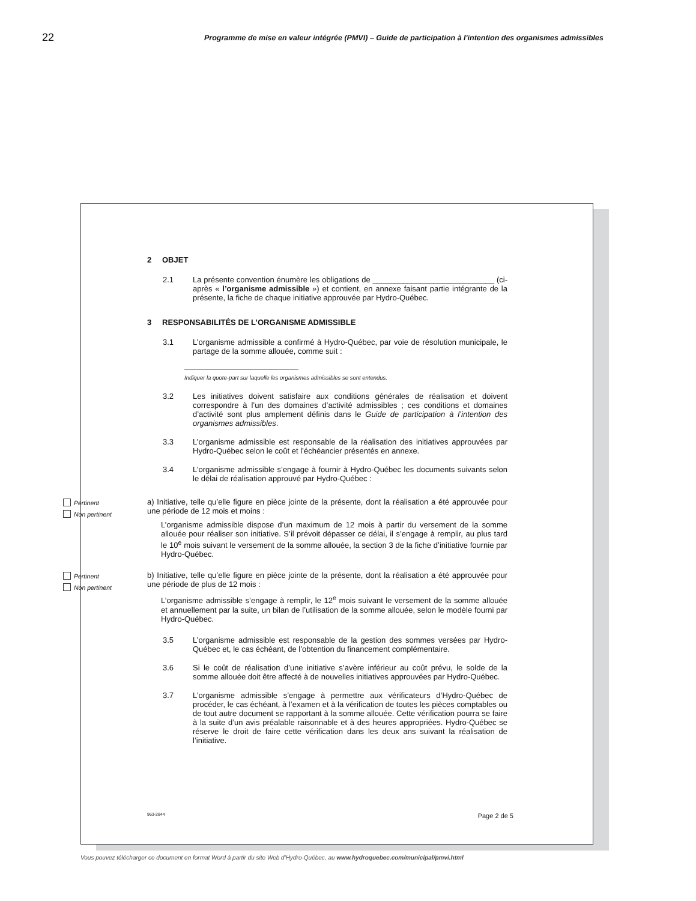22 Programme de mise en valeur intégrée (PMVI) – Guide de participation à l'intention des organismes admissibles
2 OBJET
2.1 La présente convention énumère les obligations de ____________________________ (ci-après « l’organisme admissible ») et contient, en annexe faisant partie intégrante de la présente, la fiche de chaque initiative approuvée par Hydro-Québec.
3 RESPONSABILITÉS DE L’ORGANISME ADMISSIBLE
3.1 L’organisme admissible a confirmé à Hydro-Québec, par voie de résolution municipale, le partage de la somme allouée, comme suit :
Indiquer la quote-part sur laquelle les organismes admissibles se sont entendus.
3.2 Les initiatives doivent satisfaire aux conditions générales de réalisation et doivent correspondre à l’un des domaines d’activité admissibles ; ces conditions et domaines d’activité sont plus amplement définis dans le Guide de participation à l’intention des organismes admissibles.
3.3 L’organisme admissible est responsable de la réalisation des initiatives approuvées par Hydro-Québec selon le coût et l’échéancier présentés en annexe.
3.4 L’organisme admissible s’engage à fournir à Hydro-Québec les documents suivants selon le délai de réalisation approuvé par Hydro-Québec :
Pertinent
Non pertinent
a) Initiative, telle qu’elle figure en pièce jointe de la présente, dont la réalisation a été approuvée pour une période de 12 mois et moins :
L’organisme admissible dispose d’un maximum de 12 mois à partir du versement de la somme allouée pour réaliser son initiative. S’il prévoit dépasser ce délai, il s’engage à remplir, au plus tard le 10<sup>e</sup> mois suivant le versement de la somme allouée, la section 3 de la fiche d’initiative fournie par Hydro-Québec.
Pertinent
Non pertinent
b) Initiative, telle qu’elle figure en pièce jointe de la présente, dont la réalisation a été approuvée pour une période de plus de 12 mois :
L’organisme admissible s’engage à remplir, le 12<sup>e</sup> mois suivant le versement de la somme allouée et annuellement par la suite, un bilan de l’utilisation de la somme allouée, selon le modèle fourni par Hydro-Québec.
3.5 L’organisme admissible est responsable de la gestion des sommes versées par Hydro-Québec et, le cas échéant, de l’obtention du financement complémentaire.
3.6 Si le coût de réalisation d’une initiative s’avère inférieur au coût prévu, le solde de la somme allouée doit être affecté à de nouvelles initiatives approuvées par Hydro-Québec.
3.7 L’organisme admissible s’engage à permettre aux vérificateurs d’Hydro-Québec de procéder, le cas échéant, à l’examen et à la vérification de toutes les pièces comptables ou de tout autre document se rapportant à la somme allouée. Cette vérification pourra se faire à la suite d’un avis préalable raisonnable et à des heures appropriées. Hydro-Québec se réserve le droit de faire cette vérification dans les deux ans suivant la réalisation de l’initiative.
963-2844 Page 2 de 5
Vous pouvez télécharger ce document en format Word à partir du site Web d’Hydro-Québec, au www.hydroquebec.com/municipal/pmvi.html